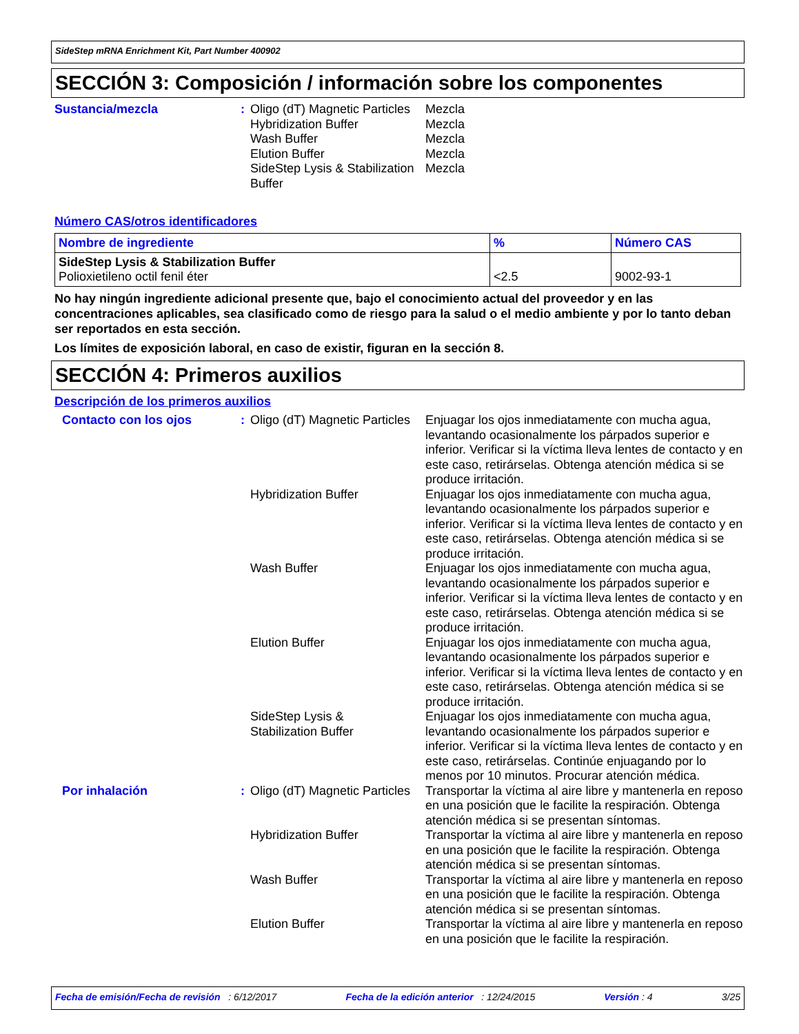SideStep mRNA Enrichment Kit, Part Number 400902
SECCIÓN 3: Composición / información sobre los componentes
Sustancia/mezcla :
Oligo (dT) Magnetic Particles
Mezcla
Hybridization Buffer Mezcla
Wash Buffer Mezcla
Elution Buffer Mezcla
SideStep Lysis & Stabilization Buffer
Mezcla
Número CAS/otros identificadores
| Nombre de ingrediente | % | Número CAS |
| --- | --- | --- |
| SideStep Lysis & Stabilization Buffer Polioxietileno octil fenil éter | <2.5 | 9002-93-1 |
No hay ningún ingrediente adicional presente que, bajo el conocimiento actual del proveedor y en las concentraciones aplicables, sea clasificado como de riesgo para la salud o el medio ambiente y por lo tanto deban ser reportados en esta sección.
Los límites de exposición laboral, en caso de existir, figuran en la sección 8.
SECCIÓN 4: Primeros auxilios
Descripción de los primeros auxilios
Contacto con los ojos :
Oligo (dT) Magnetic Particles
Enjuagar los ojos inmediatamente con mucha agua, levantando ocasionalmente los párpados superior e inferior. Verificar si la víctima lleva lentes de contacto y en este caso, retirárselas. Obtenga atención médica si se produce irritación.
Hybridization Buffer Enjuagar los ojos inmediatamente con mucha agua, levantando ocasionalmente los párpados superior e inferior. Verificar si la víctima lleva lentes de contacto y en este caso, retirárselas. Obtenga atención médica si se produce irritación.
Wash Buffer Enjuagar los ojos inmediatamente con mucha agua, levantando ocasionalmente los párpados superior e inferior. Verificar si la víctima lleva lentes de contacto y en este caso, retirárselas. Obtenga atención médica si se produce irritación.
Elution Buffer Enjuagar los ojos inmediatamente con mucha agua, levantando ocasionalmente los párpados superior e inferior. Verificar si la víctima lleva lentes de contacto y en este caso, retirárselas. Obtenga atención médica si se produce irritación.
SideStep Lysis &
Stabilization Buffer
Enjuagar los ojos inmediatamente con mucha agua, levantando ocasionalmente los párpados superior e inferior. Verificar si la víctima lleva lentes de contacto y en este caso, retirárselas. Continúe enjuagando por lo menos por 10 minutos. Procurar atención médica.
Por inhalación :
Oligo (dT) Magnetic Particles
Transportar la víctima al aire libre y mantenerla en reposo en una posición que le facilite la respiración. Obtenga atención médica si se presentan síntomas.
Hybridization Buffer Transportar la víctima al aire libre y mantenerla en reposo en una posición que le facilite la respiración. Obtenga atención médica si se presentan síntomas.
Wash Buffer Transportar la víctima al aire libre y mantenerla en reposo en una posición que le facilite la respiración. Obtenga atención médica si se presentan síntomas.
Elution Buffer Transportar la víctima al aire libre y mantenerla en reposo en una posición que le facilite la respiración.
Fecha de emisión/Fecha de revisión : 6/12/2017 Fecha de la edición anterior : 12/24/2015 Versión : 4 3/25